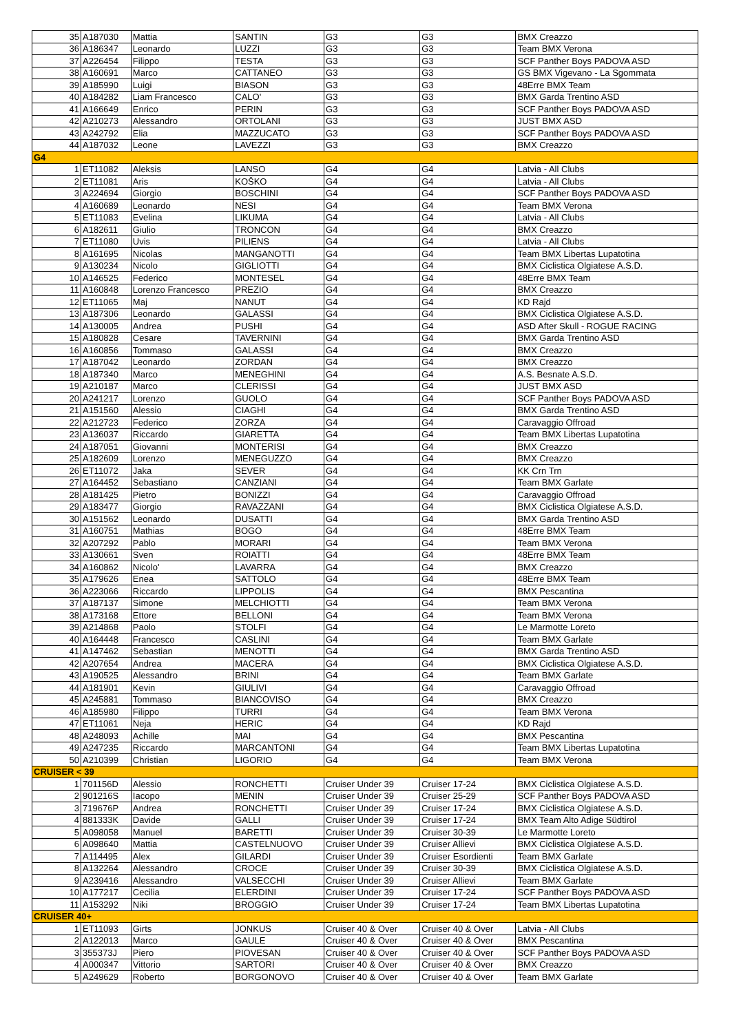| 35 | A187030 | Mattia | SANTIN | G3 | G3 | BMX Creazzo |
| 36 | A186347 | Leonardo | LUZZI | G3 | G3 | Team BMX Verona |
| 37 | A226454 | Filippo | TESTA | G3 | G3 | SCF Panther Boys PADOVA ASD |
| 38 | A160691 | Marco | CATTANEO | G3 | G3 | GS BMX Vigevano - La Sgommata |
| 39 | A185990 | Luigi | BIASON | G3 | G3 | 48Erre BMX Team |
| 40 | A184282 | Liam Francesco | CALO' | G3 | G3 | BMX Garda Trentino ASD |
| 41 | A166649 | Enrico | PERIN | G3 | G3 | SCF Panther Boys PADOVA ASD |
| 42 | A210273 | Alessandro | ORTOLANI | G3 | G3 | JUST BMX ASD |
| 43 | A242792 | Elia | MAZZUCATO | G3 | G3 | SCF Panther Boys PADOVA ASD |
| 44 | A187032 | Leone | LAVEZZI | G3 | G3 | BMX Creazzo |
| G4 | | | | | | |
| 1 | ET11082 | Aleksis | LANSO | G4 | G4 | Latvia - All Clubs |
| 2 | ET11081 | Aris | KOŠKO | G4 | G4 | Latvia - All Clubs |
| 3 | A224694 | Giorgio | BOSCHINI | G4 | G4 | SCF Panther Boys PADOVA ASD |
| 4 | A160689 | Leonardo | NESI | G4 | G4 | Team BMX Verona |
| 5 | ET11083 | Evelina | LIKUMA | G4 | G4 | Latvia - All Clubs |
| 6 | A182611 | Giulio | TRONCON | G4 | G4 | BMX Creazzo |
| 7 | ET11080 | Uvis | PILIENS | G4 | G4 | Latvia - All Clubs |
| 8 | A161695 | Nicolas | MANGANOTTI | G4 | G4 | Team BMX Libertas Lupatotina |
| 9 | A130234 | Nicolo | GIGLIOTTI | G4 | G4 | BMX Ciclistica Olgiatese A.S.D. |
| 10 | A146525 | Federico | MONTESEL | G4 | G4 | 48Erre BMX Team |
| 11 | A160848 | Lorenzo Francesco | PREZIO | G4 | G4 | BMX Creazzo |
| 12 | ET11065 | Maj | NANUT | G4 | G4 | KD Rajd |
| 13 | A187306 | Leonardo | GALASSI | G4 | G4 | BMX Ciclistica Olgiatese A.S.D. |
| 14 | A130005 | Andrea | PUSHI | G4 | G4 | ASD After Skull - ROGUE RACING |
| 15 | A180828 | Cesare | TAVERNINI | G4 | G4 | BMX Garda Trentino ASD |
| 16 | A160856 | Tommaso | GALASSI | G4 | G4 | BMX Creazzo |
| 17 | A187042 | Leonardo | ZORDAN | G4 | G4 | BMX Creazzo |
| 18 | A187340 | Marco | MENEGHINI | G4 | G4 | A.S. Besnate A.S.D. |
| 19 | A210187 | Marco | CLERISSI | G4 | G4 | JUST BMX ASD |
| 20 | A241217 | Lorenzo | GUOLO | G4 | G4 | SCF Panther Boys PADOVA ASD |
| 21 | A151560 | Alessio | CIAGHI | G4 | G4 | BMX Garda Trentino ASD |
| 22 | A212723 | Federico | ZORZA | G4 | G4 | Caravaggio Offroad |
| 23 | A136037 | Riccardo | GIARETTA | G4 | G4 | Team BMX Libertas Lupatotina |
| 24 | A187051 | Giovanni | MONTERISI | G4 | G4 | BMX Creazzo |
| 25 | A182609 | Lorenzo | MENEGUZZO | G4 | G4 | BMX Creazzo |
| 26 | ET11072 | Jaka | SEVER | G4 | G4 | KK Crn Trn |
| 27 | A164452 | Sebastiano | CANZIANI | G4 | G4 | Team BMX Garlate |
| 28 | A181425 | Pietro | BONIZZI | G4 | G4 | Caravaggio Offroad |
| 29 | A183477 | Giorgio | RAVAZZANI | G4 | G4 | BMX Ciclistica Olgiatese A.S.D. |
| 30 | A151562 | Leonardo | DUSATTI | G4 | G4 | BMX Garda Trentino ASD |
| 31 | A160751 | Mathias | BOGO | G4 | G4 | 48Erre BMX Team |
| 32 | A207292 | Pablo | MORARI | G4 | G4 | Team BMX Verona |
| 33 | A130661 | Sven | ROIATTI | G4 | G4 | 48Erre BMX Team |
| 34 | A160862 | Nicolo' | LAVARRA | G4 | G4 | BMX Creazzo |
| 35 | A179626 | Enea | SATTOLO | G4 | G4 | 48Erre BMX Team |
| 36 | A223066 | Riccardo | LIPPOLIS | G4 | G4 | BMX Pescantina |
| 37 | A187137 | Simone | MELCHIOTTI | G4 | G4 | Team BMX Verona |
| 38 | A173168 | Ettore | BELLONI | G4 | G4 | Team BMX Verona |
| 39 | A214868 | Paolo | STOLFI | G4 | G4 | Le Marmotte Loreto |
| 40 | A164448 | Francesco | CASLINI | G4 | G4 | Team BMX Garlate |
| 41 | A147462 | Sebastian | MENOTTI | G4 | G4 | BMX Garda Trentino ASD |
| 42 | A207654 | Andrea | MACERA | G4 | G4 | BMX Ciclistica Olgiatese A.S.D. |
| 43 | A190525 | Alessandro | BRINI | G4 | G4 | Team BMX Garlate |
| 44 | A181901 | Kevin | GIULIVI | G4 | G4 | Caravaggio Offroad |
| 45 | A245881 | Tommaso | BIANCOVISO | G4 | G4 | BMX Creazzo |
| 46 | A185980 | Filippo | TURRI | G4 | G4 | Team BMX Verona |
| 47 | ET11061 | Neja | HERIC | G4 | G4 | KD Rajd |
| 48 | A248093 | Achille | MAI | G4 | G4 | BMX Pescantina |
| 49 | A247235 | Riccardo | MARCANTONI | G4 | G4 | Team BMX Libertas Lupatotina |
| 50 | A210399 | Christian | LIGORIO | G4 | G4 | Team BMX Verona |
| CRUISER < 39 | | | | | | |
| 1 | 701156D | Alessio | RONCHETTI | Cruiser Under 39 | Cruiser 17-24 | BMX Ciclistica Olgiatese A.S.D. |
| 2 | 901216S | Iacopo | MENIN | Cruiser Under 39 | Cruiser 25-29 | SCF Panther Boys PADOVA ASD |
| 3 | 719676P | Andrea | RONCHETTI | Cruiser Under 39 | Cruiser 17-24 | BMX Ciclistica Olgiatese A.S.D. |
| 4 | 881333K | Davide | GALLI | Cruiser Under 39 | Cruiser 17-24 | BMX Team Alto Adige Südtirol |
| 5 | A098058 | Manuel | BARETTI | Cruiser Under 39 | Cruiser 30-39 | Le Marmotte Loreto |
| 6 | A098640 | Mattia | CASTELNUOVO | Cruiser Under 39 | Cruiser Allievi | BMX Ciclistica Olgiatese A.S.D. |
| 7 | A114495 | Alex | GILARDI | Cruiser Under 39 | Cruiser Esordienti | Team BMX Garlate |
| 8 | A132264 | Alessandro | CROCE | Cruiser Under 39 | Cruiser 30-39 | BMX Ciclistica Olgiatese A.S.D. |
| 9 | A239416 | Alessandro | VALSECCHI | Cruiser Under 39 | Cruiser Allievi | Team BMX Garlate |
| 10 | A177217 | Cecilia | ELERDINI | Cruiser Under 39 | Cruiser 17-24 | SCF Panther Boys PADOVA ASD |
| 11 | A153292 | Niki | BROGGIO | Cruiser Under 39 | Cruiser 17-24 | Team BMX Libertas Lupatotina |
| CRUISER 40+ | | | | | | |
| 1 | ET11093 | Girts | JONKUS | Cruiser 40 & Over | Cruiser 40 & Over | Latvia - All Clubs |
| 2 | A122013 | Marco | GAULE | Cruiser 40 & Over | Cruiser 40 & Over | BMX Pescantina |
| 3 | 355373J | Piero | PIOVESAN | Cruiser 40 & Over | Cruiser 40 & Over | SCF Panther Boys PADOVA ASD |
| 4 | A000347 | Vittorio | SARTORI | Cruiser 40 & Over | Cruiser 40 & Over | BMX Creazzo |
| 5 | A249629 | Roberto | BORGONOVO | Cruiser 40 & Over | Cruiser 40 & Over | Team BMX Garlate |